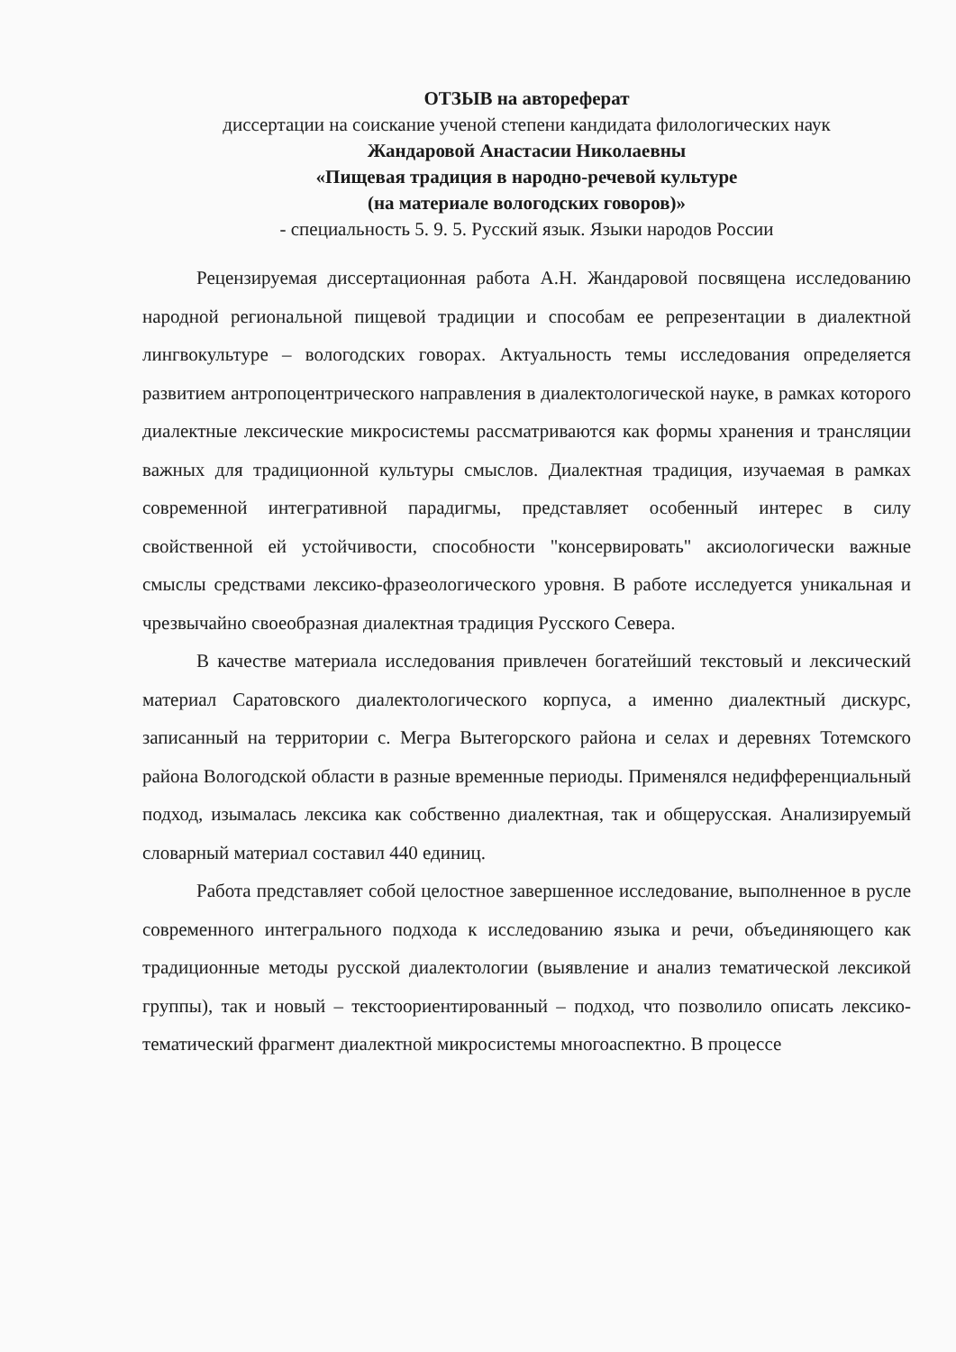ОТЗЫВ на автореферат
диссертации на соискание ученой степени кандидата филологических наук
Жандаровой Анастасии Николаевны
«Пищевая традиция в народно-речевой культуре
(на материале вологодских говоров)»
- специальность 5. 9. 5. Русский язык. Языки народов России
Рецензируемая диссертационная работа А.Н. Жандаровой посвящена исследованию народной региональной пищевой традиции и способам ее репрезентации в диалектной лингвокультуре – вологодских говорах. Актуальность темы исследования определяется развитием антропоцентрического направления в диалектологической науке, в рамках которого диалектные лексические микросистемы рассматриваются как формы хранения и трансляции важных для традиционной культуры смыслов. Диалектная традиция, изучаемая в рамках современной интегративной парадигмы, представляет особенный интерес в силу свойственной ей устойчивости, способности "консервировать" аксиологически важные смыслы средствами лексико-фразеологического уровня. В работе исследуется уникальная и чрезвычайно своеобразная диалектная традиция Русского Севера.
В качестве материала исследования привлечен богатейший текстовый и лексический материал Саратовского диалектологического корпуса, а именно диалектный дискурс, записанный на территории с. Мегра Вытегорского района и селах и деревнях Тотемского района Вологодской области в разные временные периоды. Применялся недифференциальный подход, изымалась лексика как собственно диалектная, так и общерусская. Анализируемый словарный материал составил 440 единиц.
Работа представляет собой целостное завершенное исследование, выполненное в русле современного интегрального подхода к исследованию языка и речи, объединяющего как традиционные методы русской диалектологии (выявление и анализ тематической лексикой группы), так и новый – текстоориентированный – подход, что позволило описать лексико-тематический фрагмент диалектной микросистемы многоаспектно. В процессе